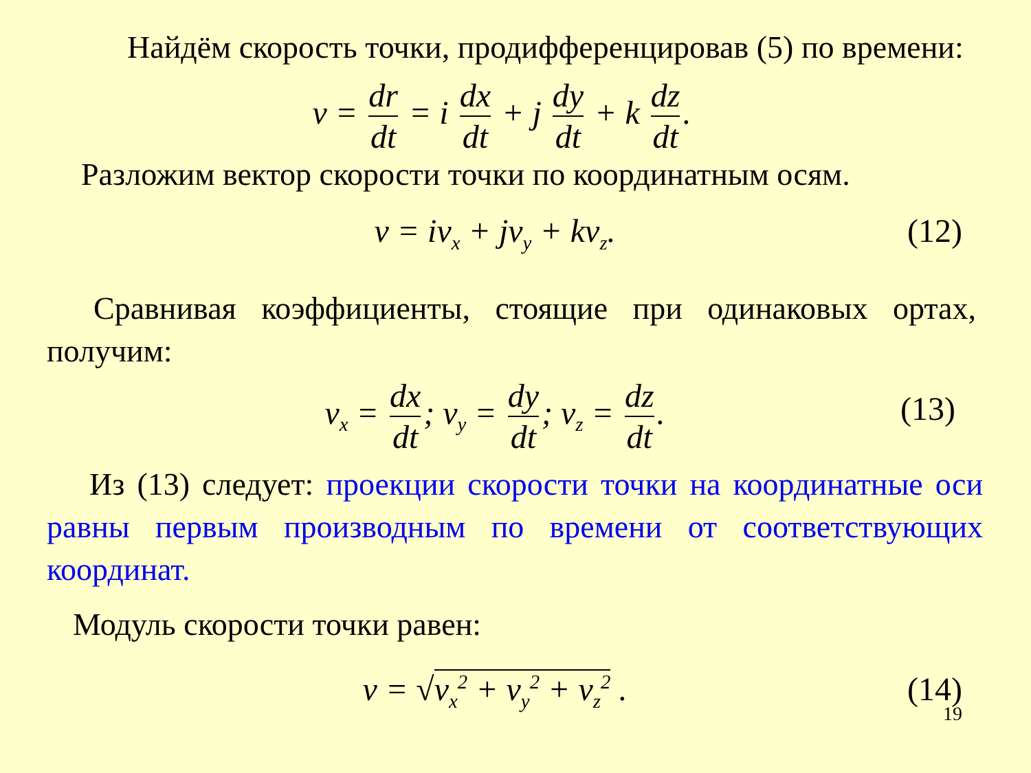Найдём скорость точки, продифференцировав (5) по времени:
v = dr dt = i dx dt + j dy dt + k dz dt.
Разложим вектор скорости точки по координатным осям.
v = iv<sub>x</sub> + jv<sub>y</sub> + kv<sub>z</sub>. (12)
Сравнивая коэффициенты, стоящие при одинаковых ортах, получим:
v<sub>x</sub> = dx dt; v<sub>y</sub> = dy dt; v<sub>z</sub> = dz dt.
(13)
Из (13) следует: проекции скорости точки на координатные оси равны первым производным по времени от соответствующих координат.
Модуль скорости точки равен:
v = √v<sub>x</sub><sup>2</sup> + v<sub>y</sub><sup>2</sup> + v<sub>z</sub><sup>2</sup> . (14)
19